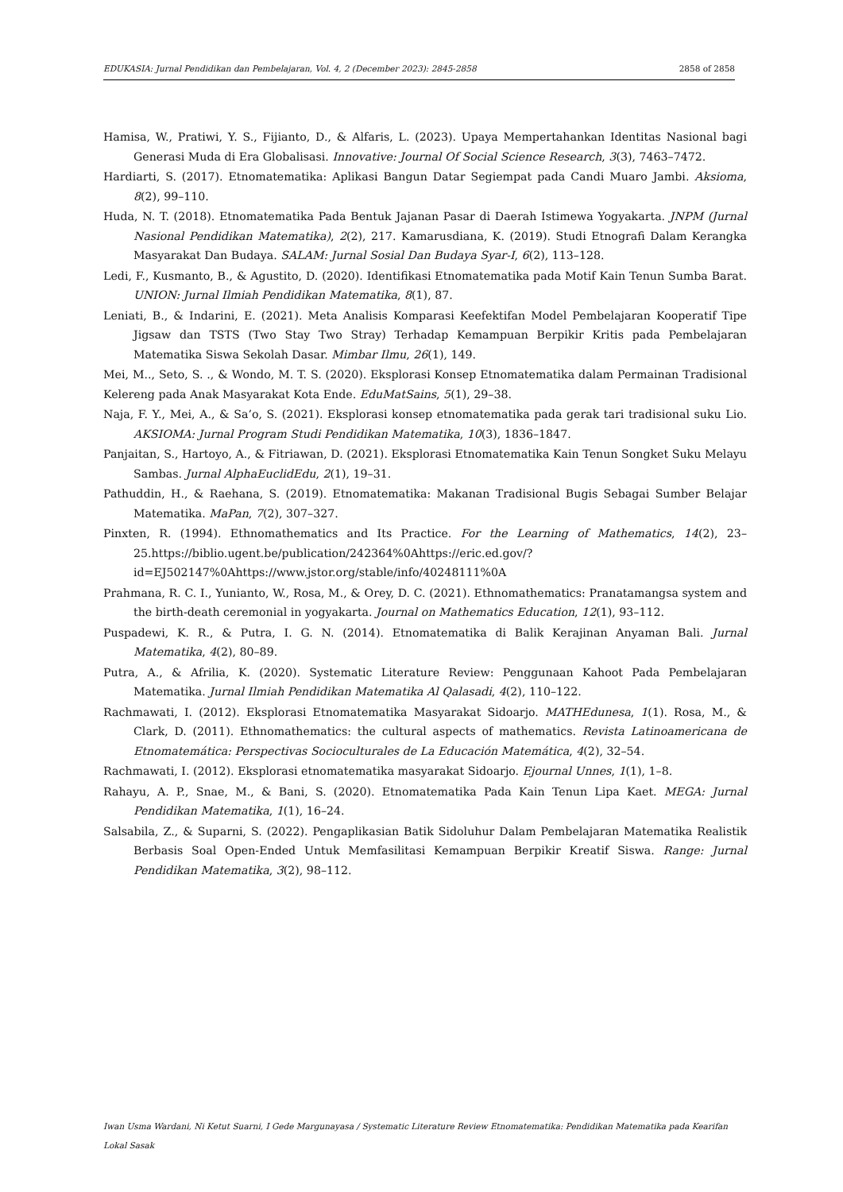EDUKASIA: Jurnal Pendidikan dan Pembelajaran, Vol. 4, 2 (December 2023): 2845-2858 2858 of 2858
Hamisa, W., Pratiwi, Y. S., Fijianto, D., & Alfaris, L. (2023). Upaya Mempertahankan Identitas Nasional bagi Generasi Muda di Era Globalisasi. Innovative: Journal Of Social Science Research, 3(3), 7463–7472.
Hardiarti, S. (2017). Etnomatematika: Aplikasi Bangun Datar Segiempat pada Candi Muaro Jambi. Aksioma, 8(2), 99–110.
Huda, N. T. (2018). Etnomatematika Pada Bentuk Jajanan Pasar di Daerah Istimewa Yogyakarta. JNPM (Jurnal Nasional Pendidikan Matematika), 2(2), 217. Kamarusdiana, K. (2019). Studi Etnografi Dalam Kerangka Masyarakat Dan Budaya. SALAM: Jurnal Sosial Dan Budaya Syar-I, 6(2), 113–128.
Ledi, F., Kusmanto, B., & Agustito, D. (2020). Identifikasi Etnomatematika pada Motif Kain Tenun Sumba Barat. UNION: Jurnal Ilmiah Pendidikan Matematika, 8(1), 87.
Leniati, B., & Indarini, E. (2021). Meta Analisis Komparasi Keefektifan Model Pembelajaran Kooperatif Tipe Jigsaw dan TSTS (Two Stay Two Stray) Terhadap Kemampuan Berpikir Kritis pada Pembelajaran Matematika Siswa Sekolah Dasar. Mimbar Ilmu, 26(1), 149.
Mei, M.., Seto, S. ., & Wondo, M. T. S. (2020). Eksplorasi Konsep Etnomatematika dalam Permainan Tradisional Kelereng pada Anak Masyarakat Kota Ende. EduMatSains, 5(1), 29–38.
Naja, F. Y., Mei, A., & Sa’o, S. (2021). Eksplorasi konsep etnomatematika pada gerak tari tradisional suku Lio. AKSIOMA: Jurnal Program Studi Pendidikan Matematika, 10(3), 1836–1847.
Panjaitan, S., Hartoyo, A., & Fitriawan, D. (2021). Eksplorasi Etnomatematika Kain Tenun Songket Suku Melayu Sambas. Jurnal AlphaEuclidEdu, 2(1), 19–31.
Pathuddin, H., & Raehana, S. (2019). Etnomatematika: Makanan Tradisional Bugis Sebagai Sumber Belajar Matematika. MaPan, 7(2), 307–327.
Pinxten, R. (1994). Ethnomathematics and Its Practice. For the Learning of Mathematics, 14(2), 23–25.https://biblio.ugent.be/publication/242364%0Ahttps://eric.ed.gov/?id=EJ502147%0Ahttps://www.jstor.org/stable/info/40248111%0A
Prahmana, R. C. I., Yunianto, W., Rosa, M., & Orey, D. C. (2021). Ethnomathematics: Pranatamangsa system and the birth-death ceremonial in yogyakarta. Journal on Mathematics Education, 12(1), 93–112.
Puspadewi, K. R., & Putra, I. G. N. (2014). Etnomatematika di Balik Kerajinan Anyaman Bali. Jurnal Matematika, 4(2), 80–89.
Putra, A., & Afrilia, K. (2020). Systematic Literature Review: Penggunaan Kahoot Pada Pembelajaran Matematika. Jurnal Ilmiah Pendidikan Matematika Al Qalasadi, 4(2), 110–122.
Rachmawati, I. (2012). Eksplorasi Etnomatematika Masyarakat Sidoarjo. MATHEdunesa, 1(1). Rosa, M., & Clark, D. (2011). Ethnomathematics: the cultural aspects of mathematics. Revista Latinoamericana de Etnomatemática: Perspectivas Socioculturales de La Educación Matemática, 4(2), 32–54.
Rachmawati, I. (2012). Eksplorasi etnomatematika masyarakat Sidoarjo. Ejournal Unnes, 1(1), 1–8.
Rahayu, A. P., Snae, M., & Bani, S. (2020). Etnomatematika Pada Kain Tenun Lipa Kaet. MEGA: Jurnal Pendidikan Matematika, 1(1), 16–24.
Salsabila, Z., & Suparni, S. (2022). Pengaplikasian Batik Sidoluhur Dalam Pembelajaran Matematika Realistik Berbasis Soal Open-Ended Untuk Memfasilitasi Kemampuan Berpikir Kreatif Siswa. Range: Jurnal Pendidikan Matematika, 3(2), 98–112.
Iwan Usma Wardani, Ni Ketut Suarni, I Gede Margunayasa / Systematic Literature Review Etnomatematika: Pendidikan Matematika pada Kearifan Lokal Sasak